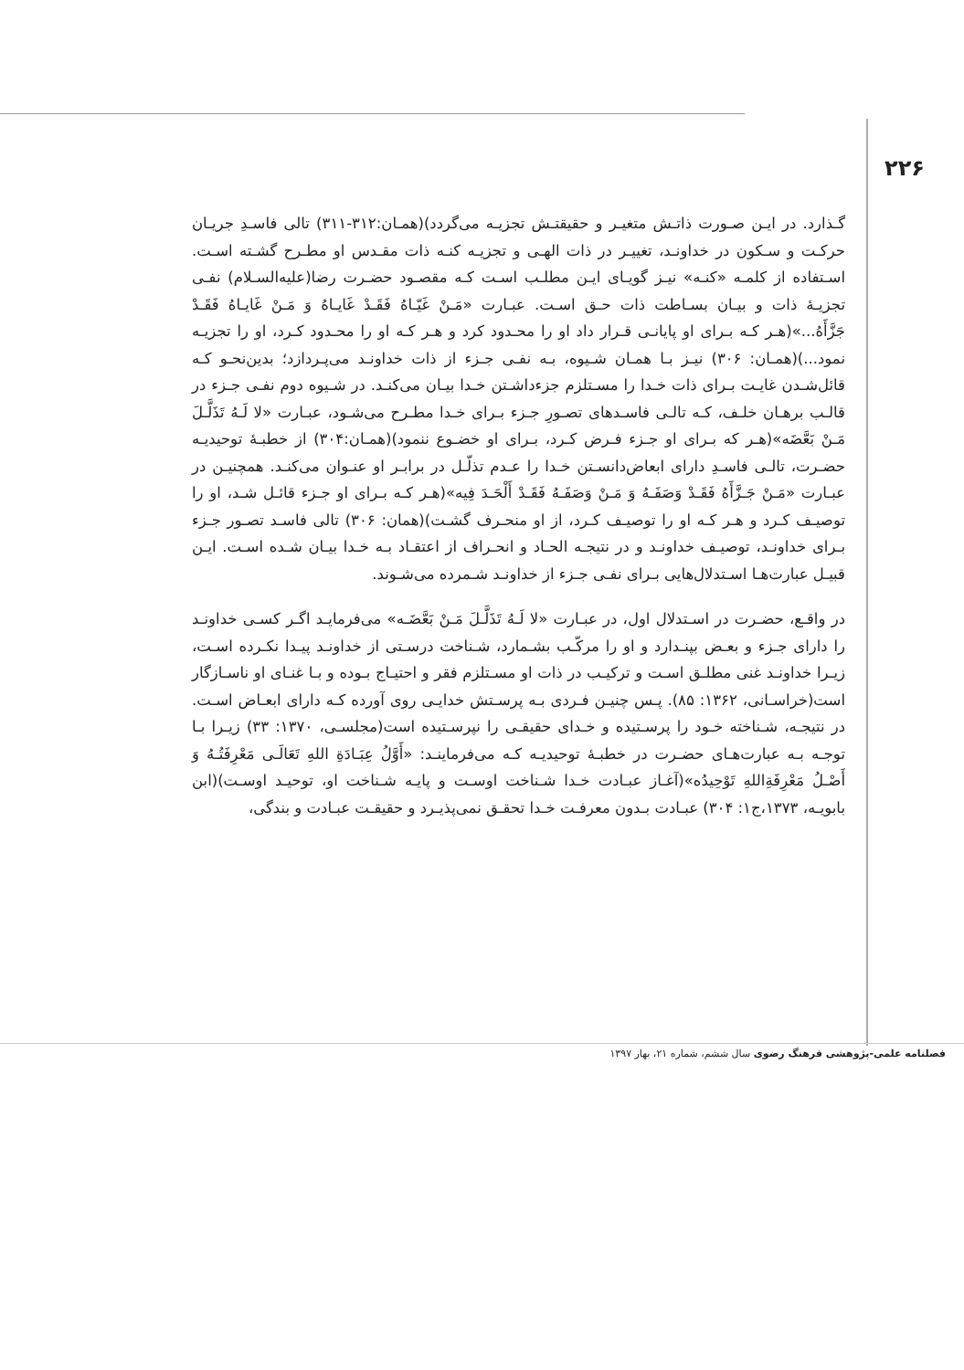۲۲۶
گـذارد. در ایـن صـورت ذاتـش متغیـر و حقیقتـش تجزیـه می‌گردد)(همـان:۳۱۲-۳۱۱) تالی فاسـدِ جریـان حرکـت و سـکون در خداونـد، تغییـر در ذات الهـی و تجزیـه کنـه ذات مقـدس او مطـرح گشـته اسـت. اسـتفاده از کلمـه «کنـه» نیـز گویـای ایـن مطلـب اسـت کـه مقصـود حضـرت رضا(علیه‌السـلام) نفـی تجزیـۀ ذات و بیـان بسـاطت ذات حـق اسـت. عبـارت «مَـنْ غَیّـاهُ فَقَـدْ غَایـاهُ وَ مَـنْ غَایـاهُ فَقَـدْ جَزَّأَهُ...»(هـر کـه بـرای او پایانـی قـرار داد او را محـدود کرد و هـر کـه او را محـدود کـرد، او را تجزیـه نمود...)(همـان: ۳۰۶) نیـز بـا همـان شـیوه، بـه نفـی جـزء از ذات خداونـد می‌پـردازد؛ بدین‌نحـو کـه قائل‌شـدن غایـت بـرای ذات خـدا را مسـتلزم جزءداشـتن خـدا بیـان می‌کنـد. در شـیوه دوم نفـی جـزء در قالـب برهـان خلـف، کـه تالـی فاسـدهای تصـورِ جـزء بـرای خـدا مطـرح می‌شـود، عبـارت «لا لَـهُ تَذَلَّـلَ مَـنْ بَعَّضَه»(هـر که بـرای او جـزء فـرض کـرد، بـرای او خضـوع ننمود)(همـان:۳۰۴) از خطبـۀ توحیدیـه حضـرت، تالـی فاسـدِ دارای ابعاض‌دانسـتن خـدا را عـدم تذلّـل در برابـر او عنـوان می‌کنـد. همچنیـن در عبـارت «مَـنْ جَـزَّأَهُ فَقَـدْ وَصَفَـهُ وَ مَـنْ وَصَفَـهُ فَقَـدْ أَلْحَـدَ فِیه»(هـر کـه بـرای او جـزء قائـل شـد، او را توصیـف کـرد و هـر کـه او را توصیـف کـرد، از او منحـرف گشـت)(همان: ۳۰۶) تالی فاسـد تصـور جـزء بـرای خداونـد، توصیـف خداونـد و در نتیجـه الحـاد و انحـراف از اعتقـاد بـه خـدا بیـان شـده اسـت. ایـن قبیـل عبارت‌هـا اسـتدلال‌هایی بـرای نفـی جـزء از خداونـد شـمرده می‌شـوند.
در واقـع، حضـرت در اسـتدلال اول، در عبـارت «لا لَـهُ تَذَلَّـلَ مَـنْ بَعَّضَـه» می‌فرمایـد اگـر کسـی خداونـد را دارای جـزء و بعـض بپنـدارد و او را مرکّـب بشـمارد، شـناخت درسـتی از خداونـد پیـدا نکـرده اسـت، زیـرا خداونـد غنی مطلـق اسـت و ترکیـب در ذات او مسـتلزم فقر و احتیـاج بـوده و بـا غنـای او ناسـازگار است(خراسـانی، ۱۳۶۲: ۸۵). پـس چنیـن فـردی بـه پرسـتش خدایـی روی آورده کـه دارای ابعـاض اسـت. در نتیجـه، شـناخته خـود را پرسـتیده و خـدای حقیقـی را نپرسـتیده است(مجلسـی، ۱۳۷۰: ۳۳) زیـرا بـا توجـه بـه عبارت‌هـای حضـرت در خطبـۀ توحیدیـه کـه می‌فرماینـد: «أَوَّلُ عِبَـادَةِ اللهِ تَعَالَـی مَعْرِفَتُـهُ وَ أَصْـلُ مَعْرِفَةِاللهِ تَوْحِیدُه»(آغـاز عبـادت خـدا شـناخت اوسـت و پایـه شـناخت او، توحیـد اوسـت)(ابن بابویـه، ۱۳۷۳،ج۱: ۳۰۴) عبـادت بـدون معرفـت خـدا تحقـق نمی‌پذیـرد و حقیقـت عبـادت و بندگی،
فصلنامه علمی-پژوهشی فرهنگ رضوی سال ششم، شماره ۲۱، بهار ۱۳۹۷